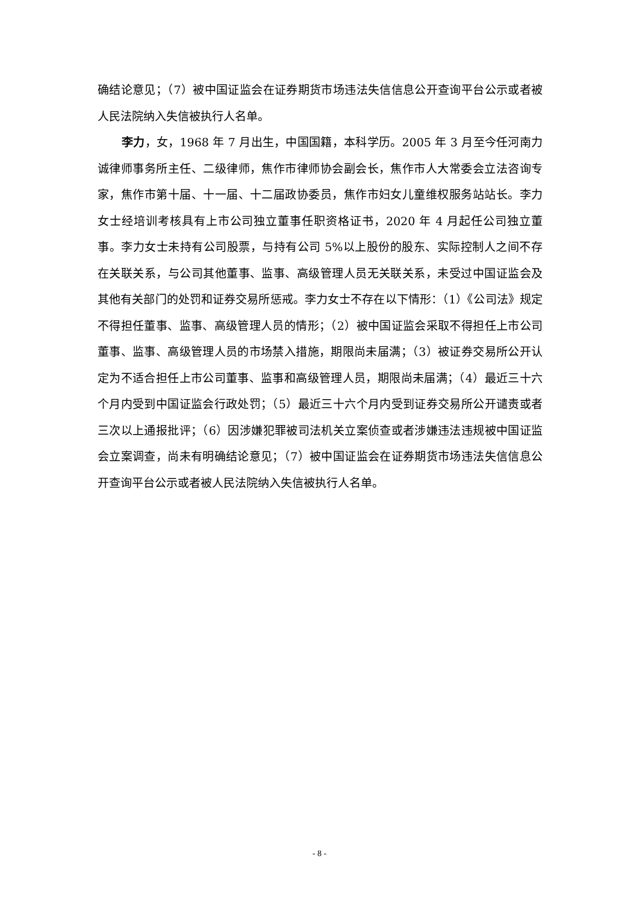确结论意见；（7）被中国证监会在证券期货市场违法失信信息公开查询平台公示或者被人民法院纳入失信被执行人名单。
李力，女，1968 年 7 月出生，中国国籍，本科学历。2005 年 3 月至今任河南力诚律师事务所主任、二级律师，焦作市律师协会副会长，焦作市人大常委会立法咨询专家，焦作市第十届、十一届、十二届政协委员，焦作市妇女儿童维权服务站站长。李力女士经培训考核具有上市公司独立董事任职资格证书，2020 年 4 月起任公司独立董事。李力女士未持有公司股票，与持有公司 5%以上股份的股东、实际控制人之间不存在关联关系，与公司其他董事、监事、高级管理人员无关联关系，未受过中国证监会及其他有关部门的处罚和证券交易所惩戒。李力女士不存在以下情形：（1）《公司法》规定不得担任董事、监事、高级管理人员的情形；（2）被中国证监会采取不得担任上市公司董事、监事、高级管理人员的市场禁入措施，期限尚未届满；（3）被证券交易所公开认定为不适合担任上市公司董事、监事和高级管理人员，期限尚未届满；（4）最近三十六个月内受到中国证监会行政处罚；（5）最近三十六个月内受到证券交易所公开谴责或者三次以上通报批评；（6）因涉嫌犯罪被司法机关立案侦查或者涉嫌违法违规被中国证监会立案调查，尚未有明确结论意见；（7）被中国证监会在证券期货市场违法失信信息公开查询平台公示或者被人民法院纳入失信被执行人名单。
- 8 -